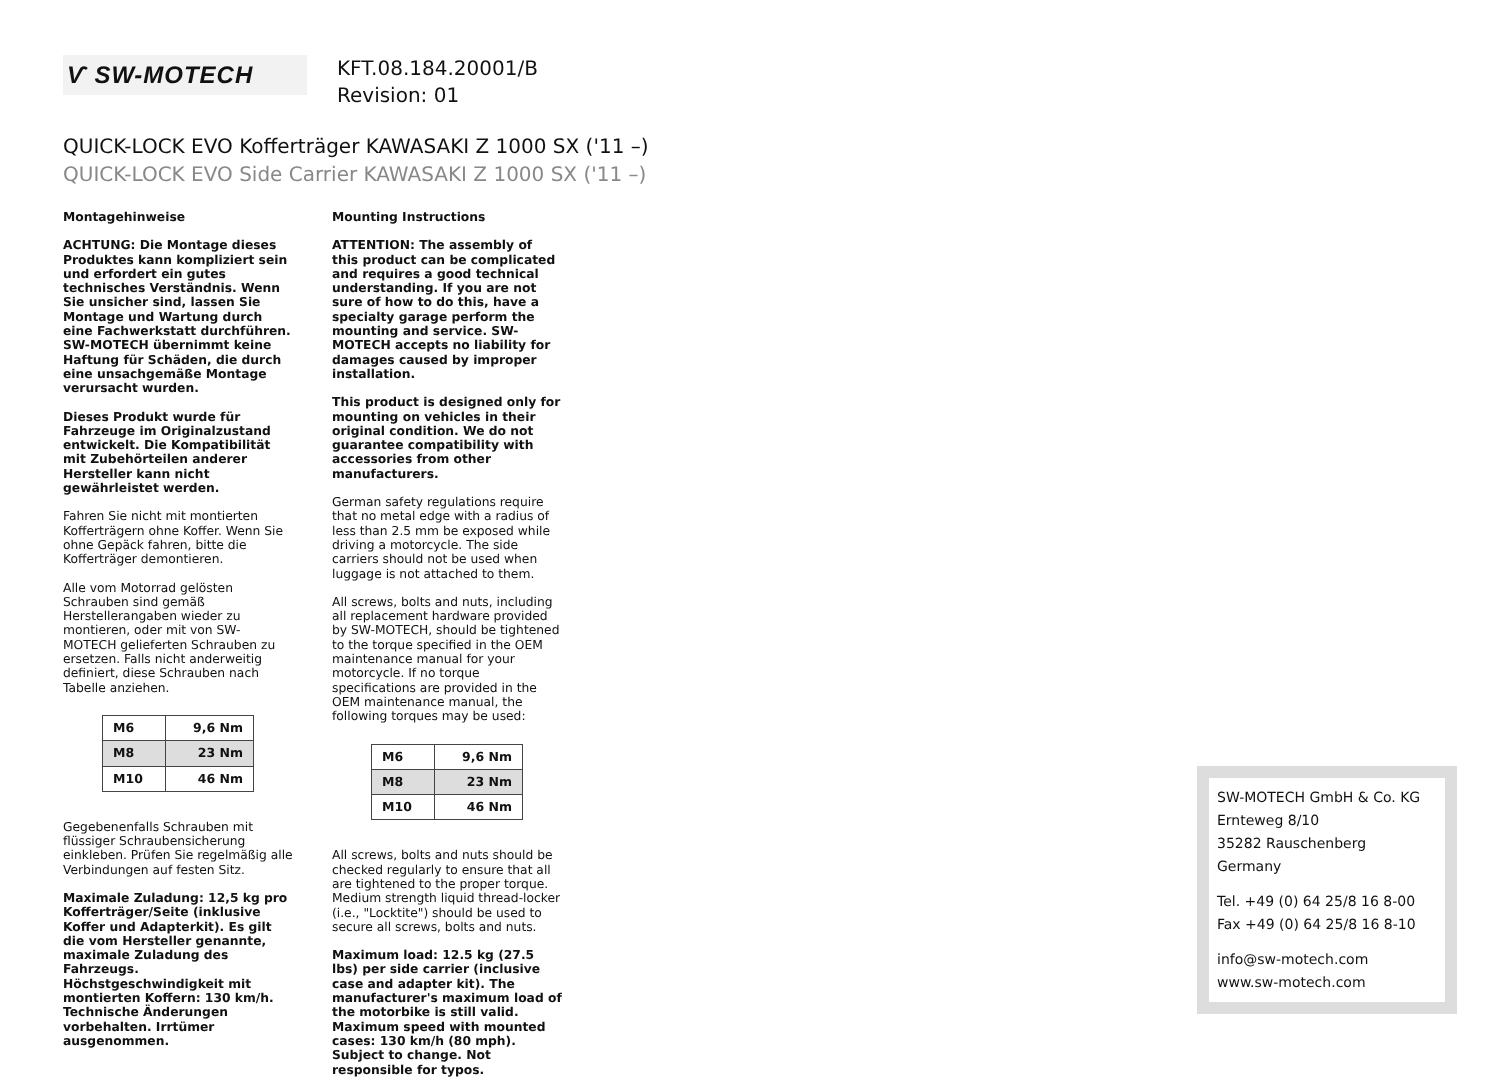Ѵ SW-MOTECH
KFT.08.184.20001/B
Revision: 01
QUICK-LOCK EVO Kofferträger KAWASAKI Z 1000 SX ('11 –)
QUICK-LOCK EVO Side Carrier KAWASAKI Z 1000 SX ('11 –)
Montagehinweise
ACHTUNG: Die Montage dieses Produktes kann kompliziert sein und erfordert ein gutes technisches Verständnis. Wenn Sie unsicher sind, lassen Sie Montage und Wartung durch eine Fachwerkstatt durchführen. SW-MOTECH übernimmt keine Haftung für Schäden, die durch eine unsachgemäße Montage verursacht wurden.
Dieses Produkt wurde für Fahrzeuge im Originalzustand entwickelt. Die Kompatibilität mit Zubehörteilen anderer Hersteller kann nicht gewährleistet werden.
Fahren Sie nicht mit montierten Koffer­trägern ohne Koffer. Wenn Sie ohne Gepäck fahren, bitte die Kofferträger demontieren.
Alle vom Motorrad gelösten Schrauben sind gemäß Herstellerangaben wieder zu montieren, oder mit von SW-MOTECH gelieferten Schrauben zu ersetzen. Falls nicht anderweitig definiert, diese Schrauben nach Tabelle anziehen.
| M6 | 9,6 Nm |
| M8 | 23 Nm |
| M10 | 46 Nm |
Gegebenenfalls Schrauben mit flüssiger Schraubensicherung einkleben. Prüfen Sie regelmäßig alle Verbindungen auf festen Sitz.
Maximale Zuladung: 12,5 kg pro Kofferträger/Seite (inklusive Koffer und Adapterkit). Es gilt die vom Hersteller genannte, maximale Zuladung des Fahrzeugs. Höchstgeschwindigkeit mit montierten Koffern: 130 km/h. Technische Änderungen vorbehalten. Irrtümer ausgenommen.
Mounting Instructions
ATTENTION: The assembly of this product can be complicated and requires a good technical understanding. If you are not sure of how to do this, have a specialty garage perform the mounting and service. SW-MOTECH accepts no liability for damages caused by improper installation.
This product is designed only for mounting on vehicles in their original condition. We do not guarantee compatibility with accessories from other manufacturers.
German safety regulations require that no metal edge with a radius of less than 2.5 mm be exposed while driving a motorcycle. The side carriers should not be used when luggage is not attached to them.
All screws, bolts and nuts, including all replacement hardware provided by SW-MOTECH, should be tightened to the torque specified in the OEM maintenance manual for your motorcycle. If no torque specifications are provided in the OEM maintenance manual, the following torques may be used:
| M6 | 9,6 Nm |
| M8 | 23 Nm |
| M10 | 46 Nm |
All screws, bolts and nuts should be checked regularly to ensure that all are tightened to the proper torque. Medium strength liquid thread-locker (i.e., "Locktite") should be used to secure all screws, bolts and nuts.
Maximum load: 12.5 kg (27.5 lbs) per side carrier (inclusive case and adapter kit). The manufacturer's maximum load of the motorbike is still valid. Maximum speed with mounted cases: 130 km/h (80 mph).
Subject to change. Not responsible for typos.
SW-MOTECH GmbH & Co. KG
Ernteweg 8/10
35282 Rauschenberg
Germany
Tel. +49 (0) 64 25/8 16 8-00
Fax +49 (0) 64 25/8 16 8-10
info@sw-motech.com
www.sw-motech.com